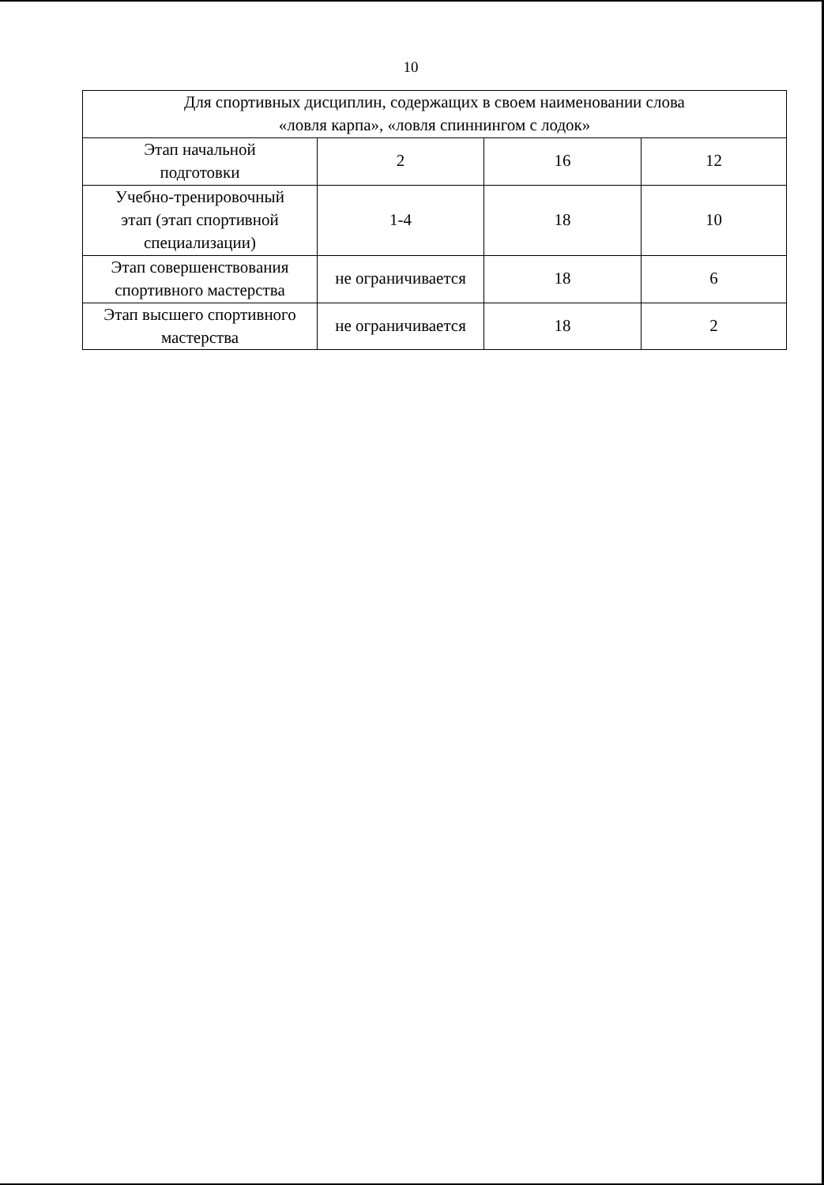10
| Для спортивных дисциплин, содержащих в своем наименовании слова «ловля карпа», «ловля спиннингом с лодок» | | | |
| Этап начальной подготовки | 2 | 16 | 12 |
| Учебно-тренировочный этап (этап спортивной специализации) | 1-4 | 18 | 10 |
| Этап совершенствования спортивного мастерства | не ограничивается | 18 | 6 |
| Этап высшего спортивного мастерства | не ограничивается | 18 | 2 |